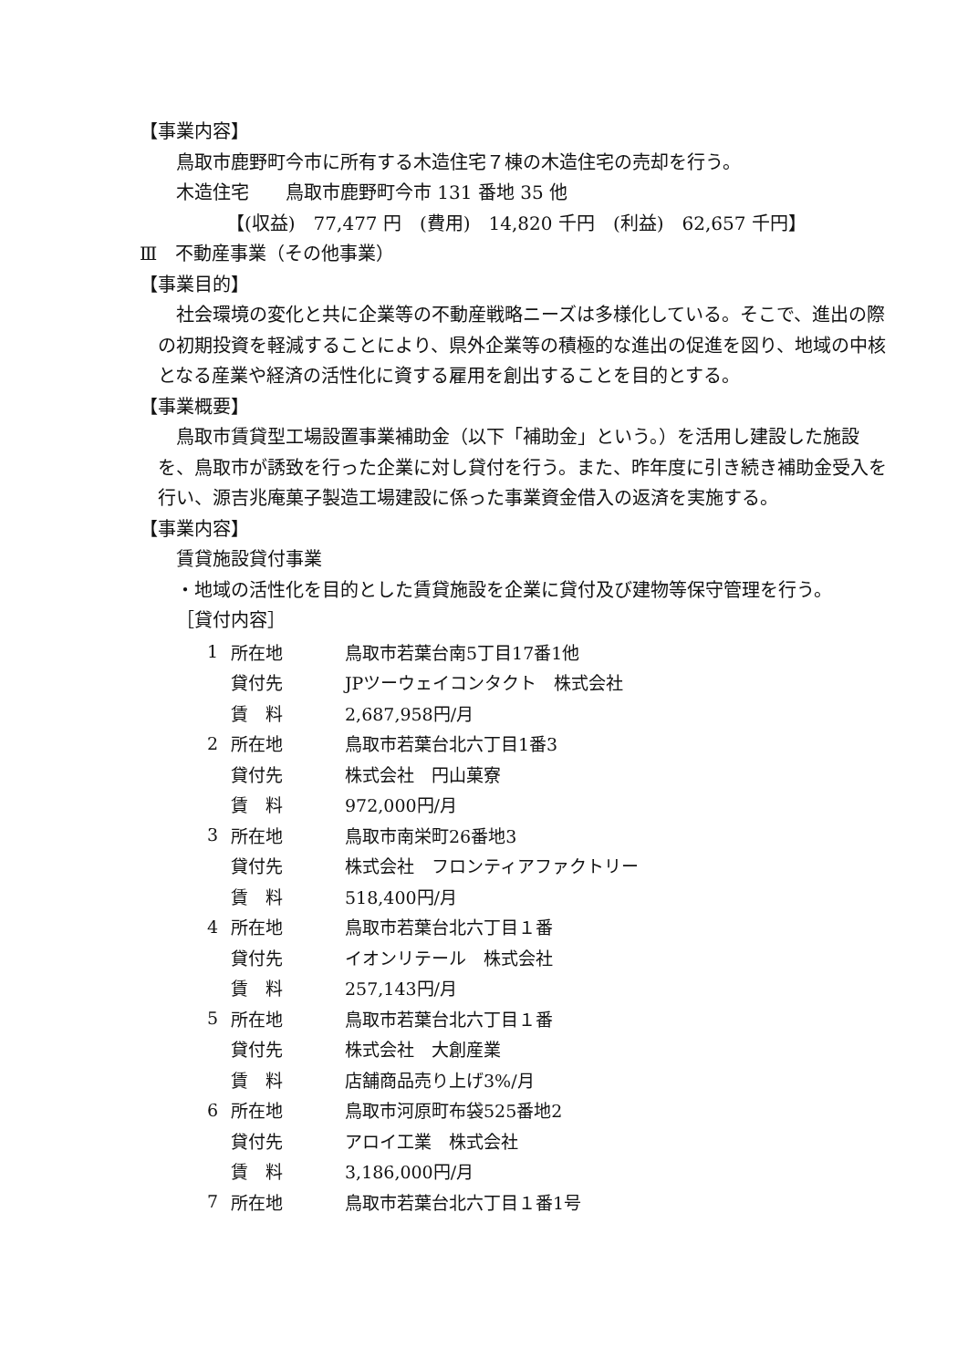【事業内容】
鳥取市鹿野町今市に所有する木造住宅７棟の木造住宅の売却を行う。
木造住宅　　鳥取市鹿野町今市 131 番地 35 他
【(収益)　77,477 円　(費用)　14,820 千円　(利益)　62,657 千円】
Ⅲ　不動産事業（その他事業）
【事業目的】
社会環境の変化と共に企業等の不動産戦略ニーズは多様化している。そこで、進出の際の初期投資を軽減することにより、県外企業等の積極的な進出の促進を図り、地域の中核となる産業や経済の活性化に資する雇用を創出することを目的とする。
【事業概要】
鳥取市賃貸型工場設置事業補助金（以下「補助金」という。）を活用し建設した施設を、鳥取市が誘致を行った企業に対し貸付を行う。また、昨年度に引き続き補助金受入を行い、源吉兆庵菓子製造工場建設に係った事業資金借入の返済を実施する。
【事業内容】
賃貸施設貸付事業
・地域の活性化を目的とした賃貸施設を企業に貸付及び建物等保守管理を行う。
［貸付内容］
| 1 | 所在地 | 鳥取市若葉台南5丁目17番1他 |
| | 貸付先 | JPツーウェイコンタクト 株式会社 |
| | 賃 料 | 2,687,958円/月 |
| 2 | 所在地 | 鳥取市若葉台北六丁目1番3 |
| | 貸付先 | 株式会社 円山菓寮 |
| | 賃 料 | 972,000円/月 |
| 3 | 所在地 | 鳥取市南栄町26番地3 |
| | 貸付先 | 株式会社 フロンティアファクトリー |
| | 賃 料 | 518,400円/月 |
| 4 | 所在地 | 鳥取市若葉台北六丁目１番 |
| | 貸付先 | イオンリテール 株式会社 |
| | 賃 料 | 257,143円/月 |
| 5 | 所在地 | 鳥取市若葉台北六丁目１番 |
| | 貸付先 | 株式会社 大創産業 |
| | 賃 料 | 店舗商品売り上げ3%/月 |
| 6 | 所在地 | 鳥取市河原町布袋525番地2 |
| | 貸付先 | アロイ工業 株式会社 |
| | 賃 料 | 3,186,000円/月 |
| 7 | 所在地 | 鳥取市若葉台北六丁目１番1号 |